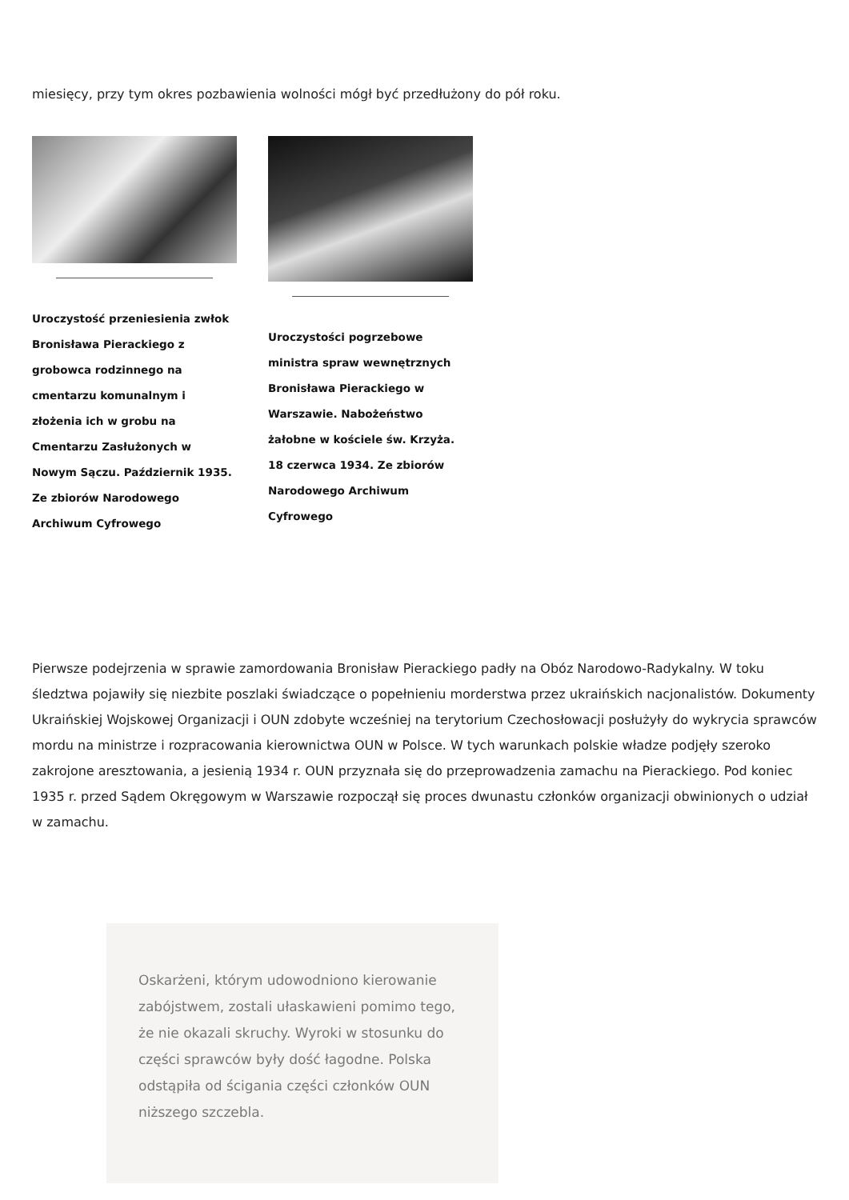miesięcy, przy tym okres pozbawienia wolności mógł być przedłużony do pół roku.
Uroczystość przeniesienia zwłok Bronisława Pierackiego z grobowca rodzinnego na cmentarzu komunalnym i złożenia ich w grobu na Cmentarzu Zasłużonych w Nowym Sączu. Październik 1935. Ze zbiorów Narodowego Archiwum Cyfrowego
Uroczystości pogrzebowe ministra spraw wewnętrznych Bronisława Pierackiego w Warszawie. Nabożeństwo żałobne w kościele św. Krzyża. 18 czerwca 1934. Ze zbiorów Narodowego Archiwum Cyfrowego
Pierwsze podejrzenia w sprawie zamordowania Bronisław Pierackiego padły na Obóz Narodowo-Radykalny. W toku śledztwa pojawiły się niezbite poszlaki świadczące o popełnieniu morderstwa przez ukraińskich nacjonalistów. Dokumenty Ukraińskiej Wojskowej Organizacji i OUN zdobyte wcześniej na terytorium Czechosłowacji posłużyły do wykrycia sprawców mordu na ministrze i rozpracowania kierownictwa OUN w Polsce. W tych warunkach polskie władze podjęły szeroko zakrojone aresztowania, a jesienią 1934 r. OUN przyznała się do przeprowadzenia zamachu na Pierackiego. Pod koniec 1935 r. przed Sądem Okręgowym w Warszawie rozpoczął się proces dwunastu członków organizacji obwinionych o udział w zamachu.
Oskarżeni, którym udowodniono kierowanie zabójstwem, zostali ułaskawieni pomimo tego, że nie okazali skruchy. Wyroki w stosunku do części sprawców były dość łagodne. Polska odstąpiła od ścigania części członków OUN niższego szczebla.